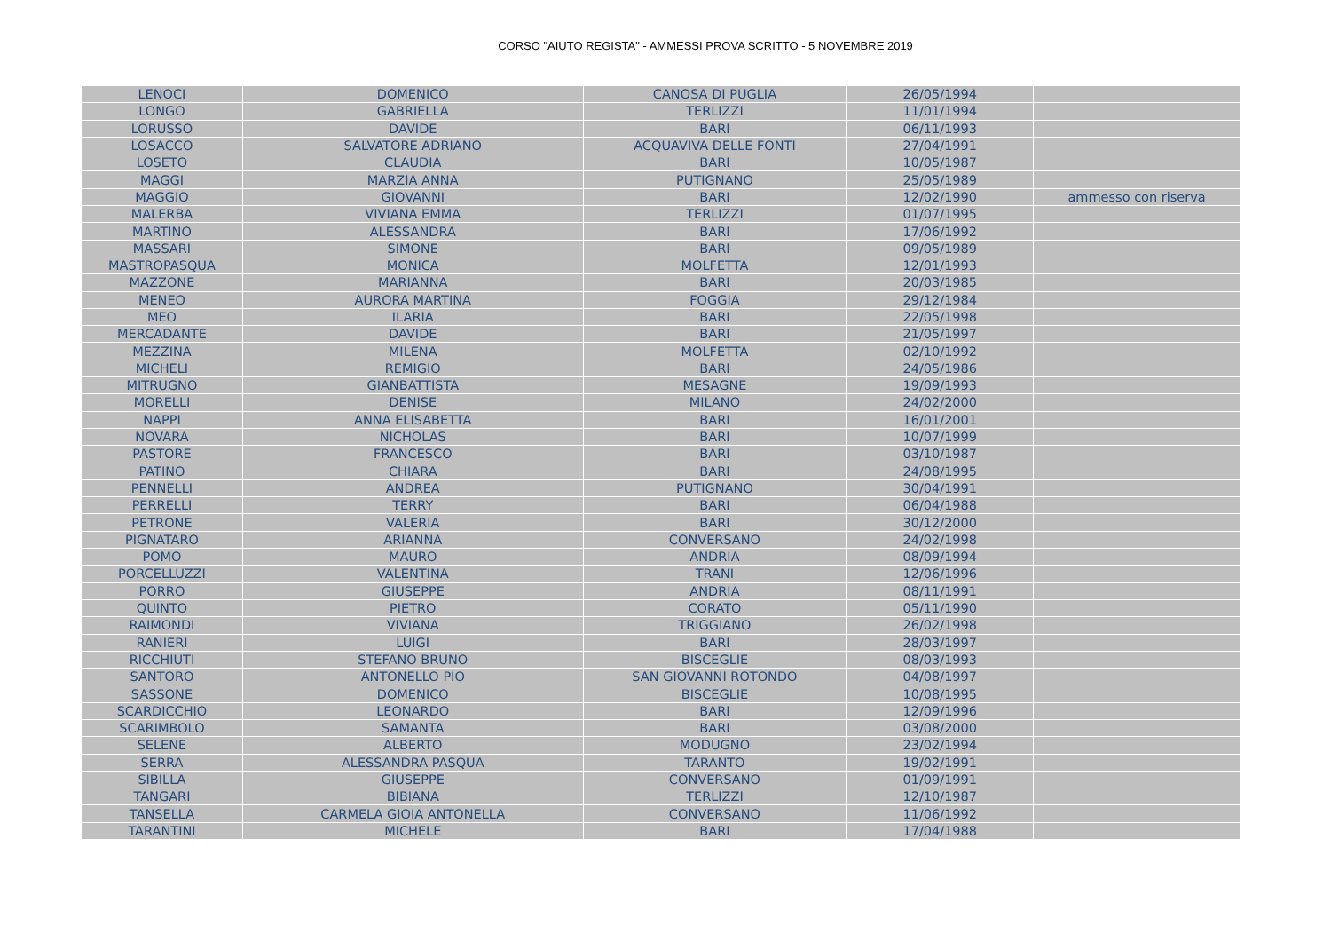CORSO "AIUTO REGISTA" - AMMESSI PROVA SCRITTO - 5 NOVEMBRE 2019
| LENOCI | DOMENICO | CANOSA DI PUGLIA | 26/05/1994 | |
| LONGO | GABRIELLA | TERLIZZI | 11/01/1994 | |
| LORUSSO | DAVIDE | BARI | 06/11/1993 | |
| LOSACCO | SALVATORE ADRIANO | ACQUAVIVA DELLE FONTI | 27/04/1991 | |
| LOSETO | CLAUDIA | BARI | 10/05/1987 | |
| MAGGI | MARZIA ANNA | PUTIGNANO | 25/05/1989 | |
| MAGGIO | GIOVANNI | BARI | 12/02/1990 | ammesso con riserva |
| MALERBA | VIVIANA EMMA | TERLIZZI | 01/07/1995 | |
| MARTINO | ALESSANDRA | BARI | 17/06/1992 | |
| MASSARI | SIMONE | BARI | 09/05/1989 | |
| MASTROPASQUA | MONICA | MOLFETTA | 12/01/1993 | |
| MAZZONE | MARIANNA | BARI | 20/03/1985 | |
| MENEO | AURORA MARTINA | FOGGIA | 29/12/1984 | |
| MEO | ILARIA | BARI | 22/05/1998 | |
| MERCADANTE | DAVIDE | BARI | 21/05/1997 | |
| MEZZINA | MILENA | MOLFETTA | 02/10/1992 | |
| MICHELI | REMIGIO | BARI | 24/05/1986 | |
| MITRUGNO | GIANBATTISTA | MESAGNE | 19/09/1993 | |
| MORELLI | DENISE | MILANO | 24/02/2000 | |
| NAPPI | ANNA ELISABETTA | BARI | 16/01/2001 | |
| NOVARA | NICHOLAS | BARI | 10/07/1999 | |
| PASTORE | FRANCESCO | BARI | 03/10/1987 | |
| PATINO | CHIARA | BARI | 24/08/1995 | |
| PENNELLI | ANDREA | PUTIGNANO | 30/04/1991 | |
| PERRELLI | TERRY | BARI | 06/04/1988 | |
| PETRONE | VALERIA | BARI | 30/12/2000 | |
| PIGNATARO | ARIANNA | CONVERSANO | 24/02/1998 | |
| POMO | MAURO | ANDRIA | 08/09/1994 | |
| PORCELLUZZI | VALENTINA | TRANI | 12/06/1996 | |
| PORRO | GIUSEPPE | ANDRIA | 08/11/1991 | |
| QUINTO | PIETRO | CORATO | 05/11/1990 | |
| RAIMONDI | VIVIANA | TRIGGIANO | 26/02/1998 | |
| RANIERI | LUIGI | BARI | 28/03/1997 | |
| RICCHIUTI | STEFANO BRUNO | BISCEGLIE | 08/03/1993 | |
| SANTORO | ANTONELLO PIO | SAN GIOVANNI ROTONDO | 04/08/1997 | |
| SASSONE | DOMENICO | BISCEGLIE | 10/08/1995 | |
| SCARDICCHIO | LEONARDO | BARI | 12/09/1996 | |
| SCARIMBOLO | SAMANTA | BARI | 03/08/2000 | |
| SELENE | ALBERTO | MODUGNO | 23/02/1994 | |
| SERRA | ALESSANDRA PASQUA | TARANTO | 19/02/1991 | |
| SIBILLA | GIUSEPPE | CONVERSANO | 01/09/1991 | |
| TANGARI | BIBIANA | TERLIZZI | 12/10/1987 | |
| TANSELLA | CARMELA GIOIA ANTONELLA | CONVERSANO | 11/06/1992 | |
| TARANTINI | MICHELE | BARI | 17/04/1988 | |